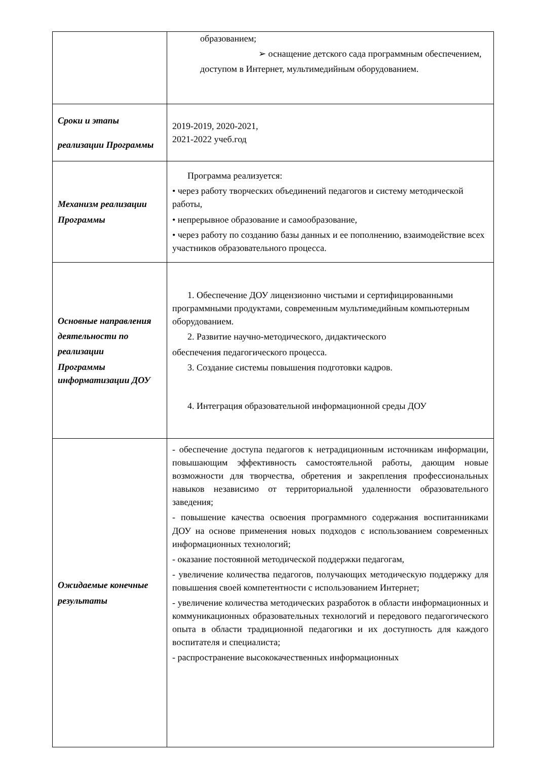| | образованием; ➢ оснащение детского сада программным обеспечением, доступом в Интернет, мультимедийным оборудованием. |
| Сроки и этапы реализации Программы | 2019-2019, 2020-2021, 2021-2022 учеб.год |
| Механизм реализации Программы | Программа реализуется: • через работу творческих объединений педагогов и систему методической работы, • непрерывное образование и самообразование, • через работу по созданию базы данных и ее пополнению, взаимодействие всех участников образовательного процесса. |
| Основные направления деятельности по реализации Программы информатизации ДОУ | 1. Обеспечение ДОУ лицензионно чистыми и сертифицированными программными продуктами, современным мультимедийным компьютерным оборудованием. 2. Развитие научно-методического, дидактического обеспечения педагогического процесса. 3. Создание системы повышения подготовки кадров. 4. Интеграция образовательной информационной среды ДОУ |
| Ожидаемые конечные результаты | - обеспечение доступа педагогов к нетрадиционным источникам информации, повышающим эффективность самостоятельной работы, дающим новые возможности для творчества, обретения и закрепления профессиональных навыков независимо от территориальной удаленности образовательного заведения; - повышение качества освоения программного содержания воспитанниками ДОУ на основе применения новых подходов с использованием современных информационных технологий; - оказание постоянной методической поддержки педагогам, - увеличение количества педагогов, получающих методическую поддержку для повышения своей компетентности с использованием Интернет; - увеличение количества методических разработок в области информационных и коммуникационных образовательных технологий и передового педагогического опыта в области традиционной педагогики и их доступность для каждого воспитателя и специалиста; - распространение высококачественных информационных |